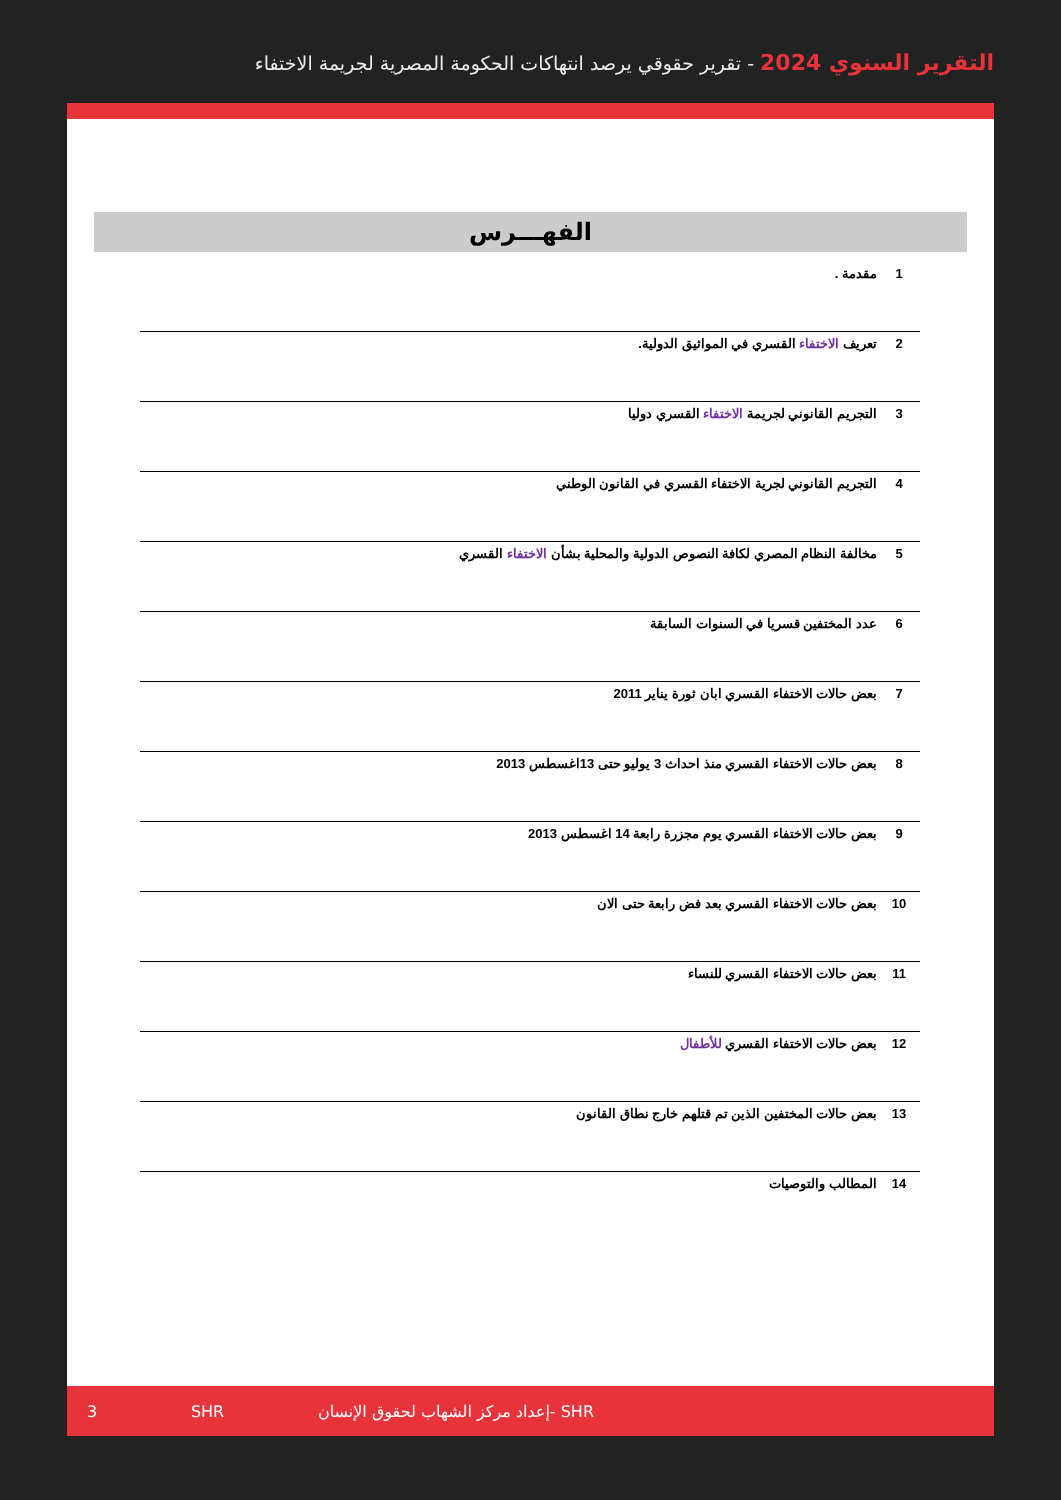التقرير السنوي 2024 - تقرير حقوقي يرصد انتهاكات الحكومة المصرية لجريمة الاختفاء
الفهـــرس
| 1 | مقدمة . |
| 2 | تعريف الاختفاء القسري في المواثيق الدولية. |
| 3 | التجريم القانوني لجريمة الاختفاء القسري دوليا |
| 4 | التجريم القانوني لجرية الاختفاء القسري في القانون الوطني |
| 5 | مخالفة النظام المصري لكافة النصوص الدولية والمحلية بشأن الاختفاء القسري |
| 6 | عدد المختفين قسريا في السنوات السابقة |
| 7 | بعض حالات الاختفاء القسري ابان ثورة يناير 2011 |
| 8 | بعض حالات الاختفاء القسري منذ احداث 3 يوليو حتى 13اغسطس 2013 |
| 9 | بعض حالات الاختفاء القسري يوم مجزرة رابعة 14 اغسطس 2013 |
| 10 | بعض حالات الاختفاء القسري بعد فض رابعة حتى الان |
| 11 | بعض حالات الاختفاء القسري للنساء |
| 12 | بعض حالات الاختفاء القسري للأطفال |
| 13 | بعض حالات المختفين الذين تم قتلهم خارج نطاق القانون |
| 14 | المطالب والتوصيات |
3 SHR إعداد مركز الشهاب لحقوق الإنسان- SHR